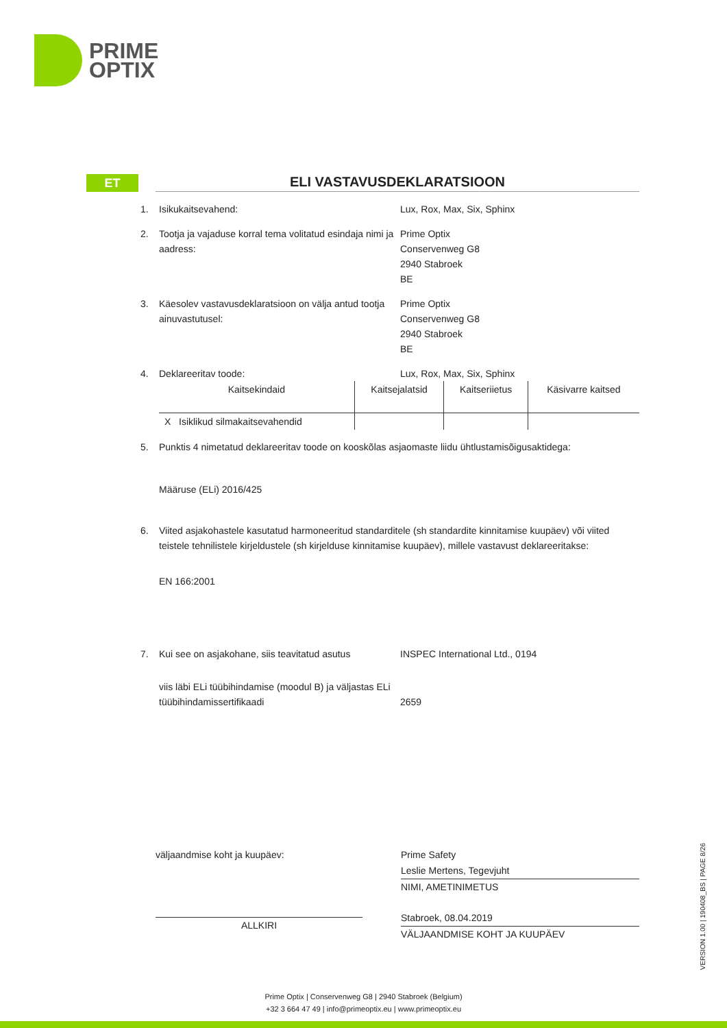PRIME
OPTIX
ET
ELI VASTAVUSDEKLARATSIOON
1. Isikukaitsevahend: Lux, Rox, Max, Six, Sphinx
2. Tootja ja vajaduse korral tema volitatud esindaja nimi ja aadress:
Prime Optix
Conservenweg G8
2940 Stabroek
BE
3. Käesolev vastavusdeklaratsioon on välja antud tootja ainuvastutusel:
Prime Optix
Conservenweg G8
2940 Stabroek
BE
4. Deklareeritav toode: Lux, Rox, Max, Six, Sphinx
| Kaitsekindaid | Kaitsejalatsid | Kaitseriietus | Käsivarre kaitsed |
| X Isiklikud silmakaitsevahendid | | | |
5. Punktis 4 nimetatud deklareeritav toode on kooskõlas asjaomaste liidu ühtlustamisõigusaktidega:
Määruse (ELi) 2016/425
6. Viited asjakohastele kasutatud harmoneeritud standarditele (sh standardite kinnitamise kuupäev) või viited teistele tehnilistele kirjeldustele (sh kirjelduse kinnitamise kuupäev), millele vastavust deklareeritakse:
EN 166:2001
7. Kui see on asjakohane, siis teavitatud asutus
INSPEC International Ltd., 0194
viis läbi ELi tüübihindamise (moodul B) ja väljastas ELi tüübihindamissertifikaadi
2659
väljaandmise koht ja kuupäev:
ALLKIRI
Prime Safety
Leslie Mertens, Tegevjuht
NIMI, AMETINIMETUS
Stabroek, 08.04.2019
VÄLJAANDMISE KOHT JA KUUPÄEV
VERSION 1.00 | 190408_BS | PAGE 8/26
Prime Optix | Conservenweg G8 | 2940 Stabroek (Belgium)
+32 3 664 47 49 | info@primeoptix.eu | www.primeoptix.eu